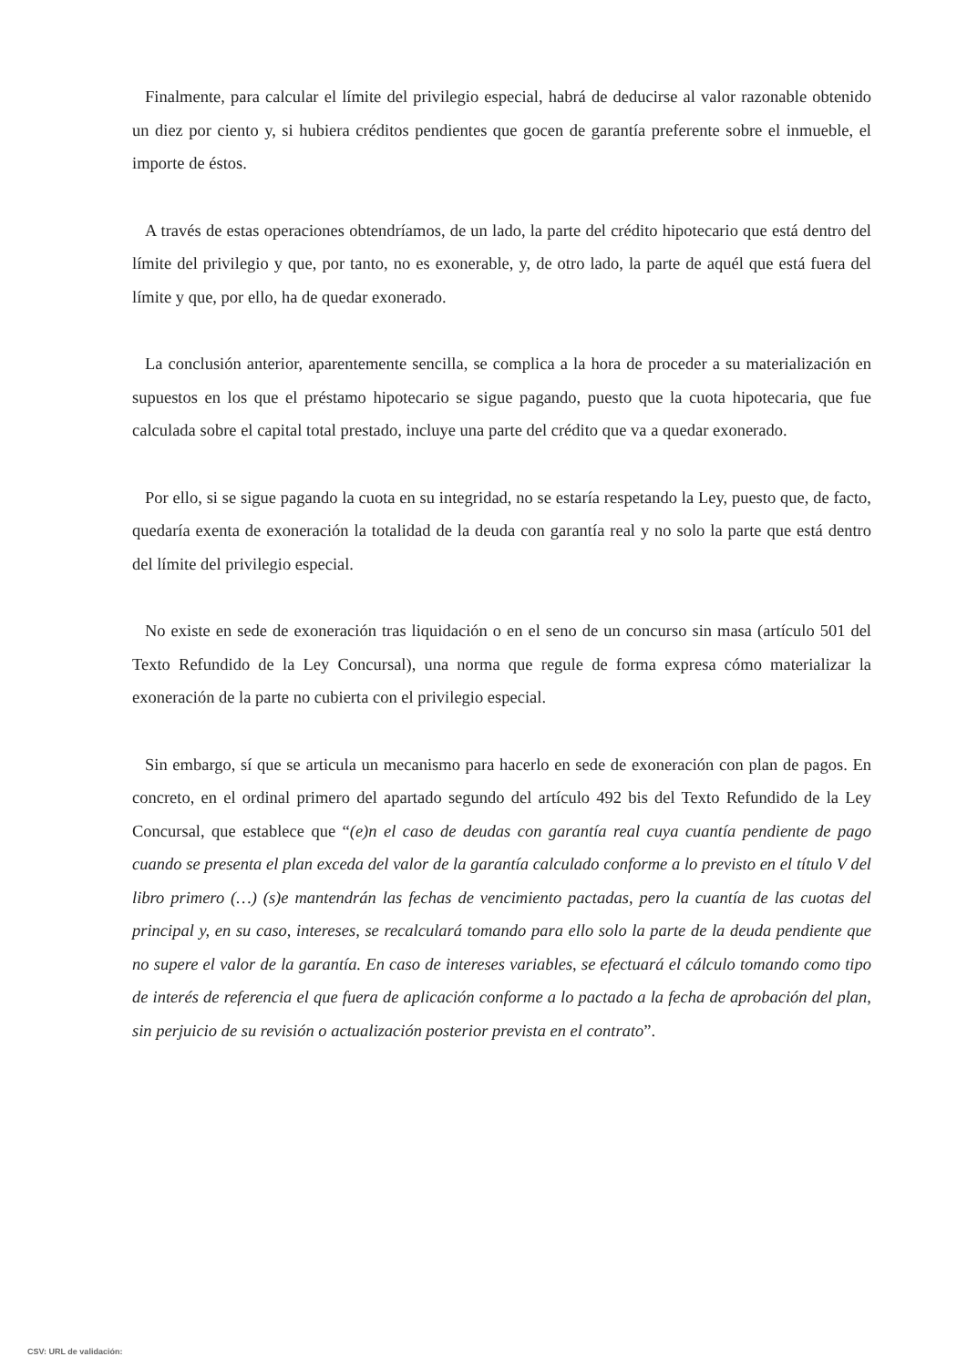Finalmente, para calcular el límite del privilegio especial, habrá de deducirse al valor razonable obtenido un diez por ciento y, si hubiera créditos pendientes que gocen de garantía preferente sobre el inmueble, el importe de éstos.
A través de estas operaciones obtendríamos, de un lado, la parte del crédito hipotecario que está dentro del límite del privilegio y que, por tanto, no es exonerable, y, de otro lado, la parte de aquél que está fuera del límite y que, por ello, ha de quedar exonerado.
La conclusión anterior, aparentemente sencilla, se complica a la hora de proceder a su materialización en supuestos en los que el préstamo hipotecario se sigue pagando, puesto que la cuota hipotecaria, que fue calculada sobre el capital total prestado, incluye una parte del crédito que va a quedar exonerado.
Por ello, si se sigue pagando la cuota en su integridad, no se estaría respetando la Ley, puesto que, de facto, quedaría exenta de exoneración la totalidad de la deuda con garantía real y no solo la parte que está dentro del límite del privilegio especial.
No existe en sede de exoneración tras liquidación o en el seno de un concurso sin masa (artículo 501 del Texto Refundido de la Ley Concursal), una norma que regule de forma expresa cómo materializar la exoneración de la parte no cubierta con el privilegio especial.
Sin embargo, sí que se articula un mecanismo para hacerlo en sede de exoneración con plan de pagos. En concreto, en el ordinal primero del apartado segundo del artículo 492 bis del Texto Refundido de la Ley Concursal, que establece que “(e)n el caso de deudas con garantía real cuya cuantía pendiente de pago cuando se presenta el plan exceda del valor de la garantía calculado conforme a lo previsto en el título V del libro primero (…) (s)e mantendrán las fechas de vencimiento pactadas, pero la cuantía de las cuotas del principal y, en su caso, intereses, se recalculará tomando para ello solo la parte de la deuda pendiente que no supere el valor de la garantía. En caso de intereses variables, se efectuará el cálculo tomando como tipo de interés de referencia el que fuera de aplicación conforme a lo pactado a la fecha de aprobación del plan, sin perjuicio de su revisión o actualización posterior prevista en el contrato”.
CSV: URL de validación: